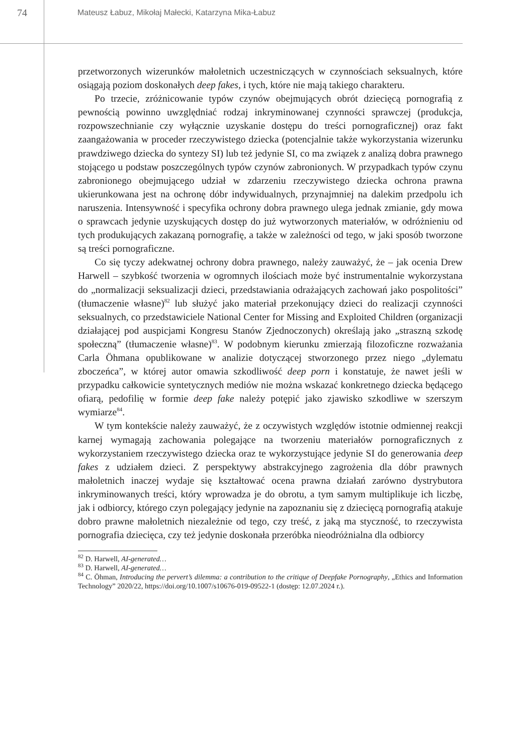74
Mateusz Łabuz, Mikołaj Małecki, Katarzyna Mika-Łabuz
przetworzonych wizerunków małoletnich uczestniczących w czynnościach seksualnych, które osiągają poziom doskonałych deep fakes, i tych, które nie mają takiego charakteru.
Po trzecie, zróżnicowanie typów czynów obejmujących obrót dziecięcą pornografią z pewnością powinno uwzględniać rodzaj inkryminowanej czynności sprawczej (produkcja, rozpowszechnianie czy wyłącznie uzyskanie dostępu do treści pornograficznej) oraz fakt zaangażowania w proceder rzeczywistego dziecka (potencjalnie także wykorzystania wizerunku prawdziwego dziecka do syntezy SI) lub też jedynie SI, co ma związek z analizą dobra prawnego stojącego u podstaw poszczególnych typów czynów zabronionych. W przypadkach typów czynu zabronionego obejmującego udział w zdarzeniu rzeczywistego dziecka ochrona prawna ukierunkowana jest na ochronę dóbr indywidualnych, przynajmniej na dalekim przedpolu ich naruszenia. Intensywność i specyfika ochrony dobra prawnego ulega jednak zmianie, gdy mowa o sprawcach jedynie uzyskujących dostęp do już wytworzonych materiałów, w odróżnieniu od tych produkujących zakazaną pornografię, a także w zależności od tego, w jaki sposób tworzone są treści pornograficzne.
Co się tyczy adekwatnej ochrony dobra prawnego, należy zauważyć, że – jak ocenia Drew Harwell – szybkość tworzenia w ogromnych ilościach może być instrumentalnie wykorzystana do „normalizacji seksualizacji dzieci, przedstawiania odrażających zachowań jako pospolitości” (tłumaczenie własne)<sup>82</sup> lub służyć jako materiał przekonujący dzieci do realizacji czynności seksualnych, co przedstawiciele National Center for Missing and Exploited Children (organizacji działającej pod auspicjami Kongresu Stanów Zjednoczonych) określają jako „straszną szkodę społeczną” (tłumaczenie własne)<sup>83</sup>. W podobnym kierunku zmierzają filozoficzne rozważania Carla Öhmana opublikowane w analizie dotyczącej stworzonego przez niego „dylematu zboczeńca”, w której autor omawia szkodliwość deep porn i konstatuje, że nawet jeśli w przypadku całkowicie syntetycznych mediów nie można wskazać konkretnego dziecka będącego ofiarą, pedofilię w formie deep fake należy potępić jako zjawisko szkodliwe w szerszym wymiarze<sup>84</sup>.
W tym kontekście należy zauważyć, że z oczywistych względów istotnie odmiennej reakcji karnej wymagają zachowania polegające na tworzeniu materiałów pornograficznych z wykorzystaniem rzeczywistego dziecka oraz te wykorzystujące jedynie SI do generowania deep fakes z udziałem dzieci. Z perspektywy abstrakcyjnego zagrożenia dla dóbr prawnych małoletnich inaczej wydaje się kształtować ocena prawna działań zarówno dystrybutora inkryminowanych treści, który wprowadza je do obrotu, a tym samym multiplikuje ich liczbę, jak i odbiorcy, którego czyn polegający jedynie na zapoznaniu się z dziecięcą pornografią atakuje dobro prawne małoletnich niezależnie od tego, czy treść, z jaką ma styczność, to rzeczywista pornografia dziecięca, czy też jedynie doskonała przeróbka nieodróżnialna dla odbiorcy
<sup>82</sup> D. Harwell, AI-generated…
<sup>83</sup> D. Harwell, AI-generated…
<sup>84</sup> C. Öhman, Introducing the pervert’s dilemma: a contribution to the critique of Deepfake Pornography, „Ethics and Information Technology” 2020/22, https://doi.org/10.1007/s10676-019-09522-1 (dostęp: 12.07.2024 r.).